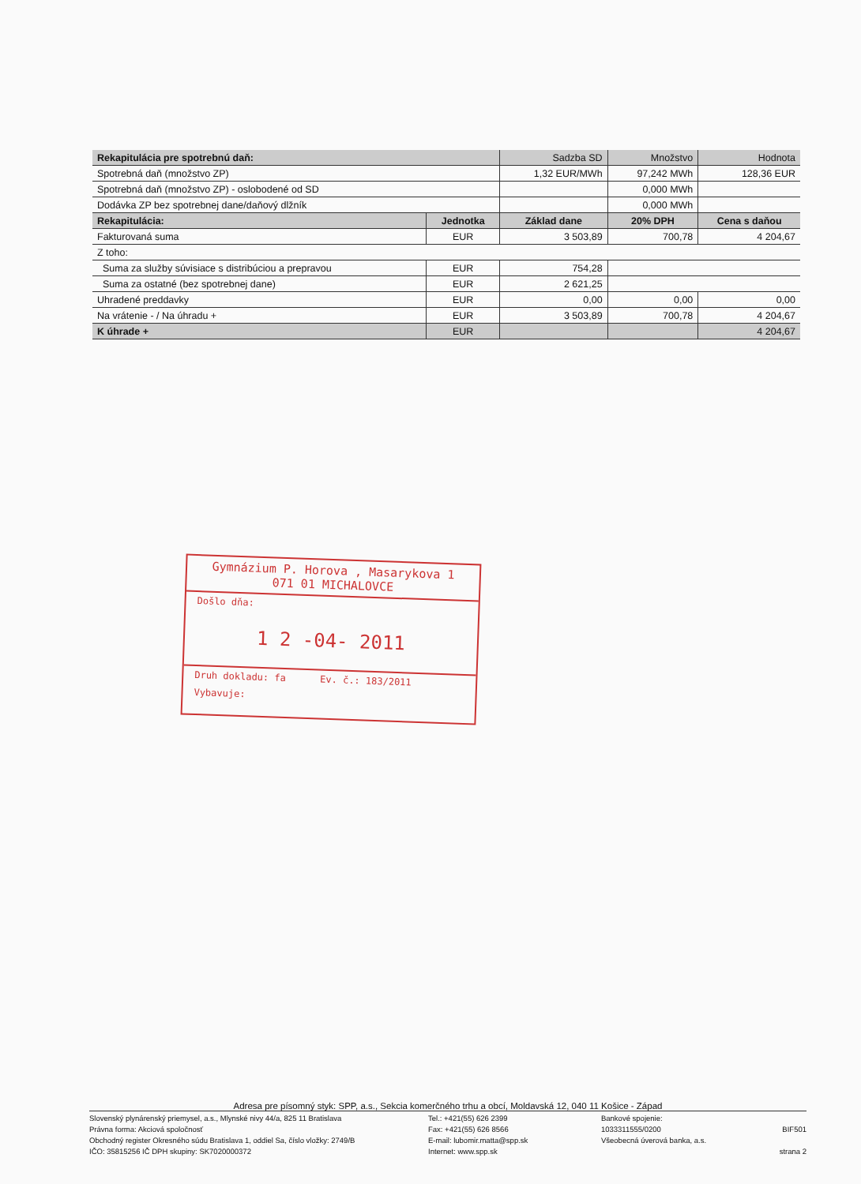| Rekapitulácia pre spotrebnú daň: | | Sadzba SD | Množstvo | Hodnota |
| Spotrebná daň (množstvo ZP) | | 1,32 EUR/MWh | 97,242 MWh | 128,36 EUR |
| Spotrebná daň (množstvo ZP) - oslobodené od SD | | | 0,000 MWh | |
| Dodávka ZP bez spotrebnej dane/daňový dlžník | | | 0,000 MWh | |
| Rekapitulácia: | Jednotka | Základ dane | 20% DPH | Cena s daňou |
| Fakturovaná suma | EUR | 3 503,89 | 700,78 | 4 204,67 |
| Z toho: | | | | |
| Suma za služby súvisiace s distribúciou a prepravou | EUR | 754,28 | | |
| Suma za ostatné (bez spotrebnej dane) | EUR | 2 621,25 | | |
| Uhradené preddavky | EUR | 0,00 | 0,00 | 0,00 |
| Na vrátenie - / Na úhradu + | EUR | 3 503,89 | 700,78 | 4 204,67 |
| K úhrade + | EUR | | | 4 204,67 |
Gymnázium P. Horova , Masarykova 1
071 01 MICHALOVCE
Došlo dňa:
1 2 -04- 2011
Druh dokladu: fa Ev. č.: 183/2011
Vybavuje:
Adresa pre písomný styk: SPP, a.s., Sekcia komerčného trhu a obcí, Moldavská 12, 040 11 Košice - Západ
Slovenský plynárenský priemysel, a.s., Mlynské nivy 44/a, 825 11 Bratislava
Právna forma: Akciová spoločnosť
Obchodný register Okresného súdu Bratislava 1, oddiel Sa, číslo vložky: 2749/B
IČO: 35815256 IČ DPH skupiny: SK7020000372
Tel.: +421(55) 626 2399
Fax: +421(55) 626 8566
E-mail: lubomir.matta@spp.sk
Internet: www.spp.sk
Bankové spojenie:
1033311555/0200
Všeobecná úverová banka, a.s.
BIF501
strana 2